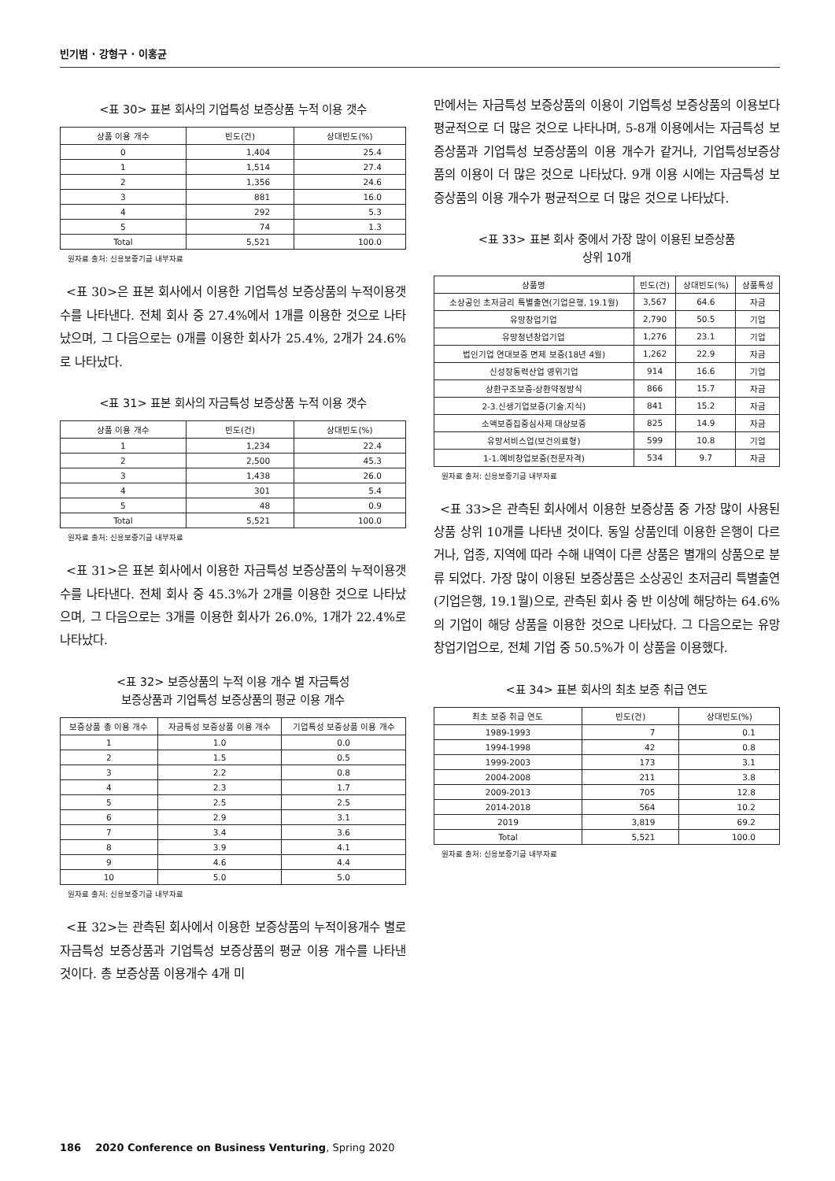빈기범 · 강형구 · 이홍균
<표 30> 표본 회사의 기업특성 보증상품 누적 이용 갯수
| 상품 이용 개수 | 빈도(건) | 상대빈도(%) |
| --- | --- | --- |
| 0 | 1,404 | 25.4 |
| 1 | 1,514 | 27.4 |
| 2 | 1,356 | 24.6 |
| 3 | 881 | 16.0 |
| 4 | 292 | 5.3 |
| 5 | 74 | 1.3 |
| Total | 5,521 | 100.0 |
원자료 출처: 신용보증기금 내부자료
<표 30>은 표본 회사에서 이용한 기업특성 보증상품의 누적이용갯수를 나타낸다. 전체 회사 중 27.4%에서 1개를 이용한 것으로 나타났으며, 그 다음으로는 0개를 이용한 회사가 25.4%, 2개가 24.6%로 나타났다.
<표 31> 표본 회사의 자금특성 보증상품 누적 이용 갯수
| 상품 이용 개수 | 빈도(건) | 상대빈도(%) |
| --- | --- | --- |
| 1 | 1,234 | 22.4 |
| 2 | 2,500 | 45.3 |
| 3 | 1,438 | 26.0 |
| 4 | 301 | 5.4 |
| 5 | 48 | 0.9 |
| Total | 5,521 | 100.0 |
원자료 출처: 신용보증기금 내부자료
<표 31>은 표본 회사에서 이용한 자금특성 보증상품의 누적이용갯수를 나타낸다. 전체 회사 중 45.3%가 2개를 이용한 것으로 나타났으며, 그 다음으로는 3개를 이용한 회사가 26.0%, 1개가 22.4%로 나타났다.
<표 32> 보증상품의 누적 이용 개수 별 자금특성
보증상품과 기업특성 보증상품의 평균 이용 개수
| 보증상품 총 이용 개수 | 자금특성 보증상품 이용 개수 | 기업특성 보증상품 이용 개수 |
| --- | --- | --- |
| 1 | 1.0 | 0.0 |
| 2 | 1.5 | 0.5 |
| 3 | 2.2 | 0.8 |
| 4 | 2.3 | 1.7 |
| 5 | 2.5 | 2.5 |
| 6 | 2.9 | 3.1 |
| 7 | 3.4 | 3.6 |
| 8 | 3.9 | 4.1 |
| 9 | 4.6 | 4.4 |
| 10 | 5.0 | 5.0 |
원자료 출처: 신용보증기금 내부자료
<표 32>는 관측된 회사에서 이용한 보증상품의 누적이용개수 별로 자금특성 보증상품과 기업특성 보증상품의 평균 이용 개수를 나타낸 것이다. 총 보증상품 이용개수 4개 미
만에서는 자금특성 보증상품의 이용이 기업특성 보증상품의 이용보다 평균적으로 더 많은 것으로 나타나며, 5-8개 이용에서는 자금특성 보증상품과 기업특성 보증상품의 이용 개수가 같거나, 기업특성보증상품의 이용이 더 많은 것으로 나타났다. 9개 이용 시에는 자금특성 보증상품의 이용 개수가 평균적으로 더 많은 것으로 나타났다.
<표 33> 표본 회사 중에서 가장 많이 이용된 보증상품
상위 10개
| 상품명 | 빈도(건) | 상대빈도(%) | 상품특성 |
| --- | --- | --- | --- |
| 소상공인 초저금리 특별출연(기업은행, 19.1월) | 3,567 | 64.6 | 자금 |
| 유망창업기업 | 2,790 | 50.5 | 기업 |
| 유망청년창업기업 | 1,276 | 23.1 | 기업 |
| 법인기업 연대보증 면제 보증(18년 4월) | 1,262 | 22.9 | 자금 |
| 신성장동력산업 영위기업 | 914 | 16.6 | 기업 |
| 상환구조보증-상환약정방식 | 866 | 15.7 | 자금 |
| 2-3.신생기업보증(기술.지식) | 841 | 15.2 | 자금 |
| 소액보증집중심사제 대상보증 | 825 | 14.9 | 자금 |
| 유망서비스업(보건의료형) | 599 | 10.8 | 기업 |
| 1-1.예비창업보증(전문자격) | 534 | 9.7 | 자금 |
원자료 출처: 신용보증기금 내부자료
<표 33>은 관측된 회사에서 이용한 보증상품 중 가장 많이 사용된 상품 상위 10개를 나타낸 것이다. 동일 상품인데 이용한 은행이 다르거나, 업종, 지역에 따라 수해 내역이 다른 상품은 별개의 상품으로 분류 되었다. 가장 많이 이용된 보증상품은 소상공인 초저금리 특별출연(기업은행, 19.1월)으로, 관측된 회사 중 반 이상에 해당하는 64.6%의 기업이 해당 상품을 이용한 것으로 나타났다. 그 다음으로는 유망창업기업으로, 전체 기업 중 50.5%가 이 상품을 이용했다.
<표 34> 표본 회사의 최초 보증 취급 연도
| 최초 보증 취급 연도 | 빈도(건) | 상대빈도(%) |
| --- | --- | --- |
| 1989-1993 | 7 | 0.1 |
| 1994-1998 | 42 | 0.8 |
| 1999-2003 | 173 | 3.1 |
| 2004-2008 | 211 | 3.8 |
| 2009-2013 | 705 | 12.8 |
| 2014-2018 | 564 | 10.2 |
| 2019 | 3,819 | 69.2 |
| Total | 5,521 | 100.0 |
원자료 출처: 신용보증기금 내부자료
186 2020 Conference on Business Venturing, Spring 2020